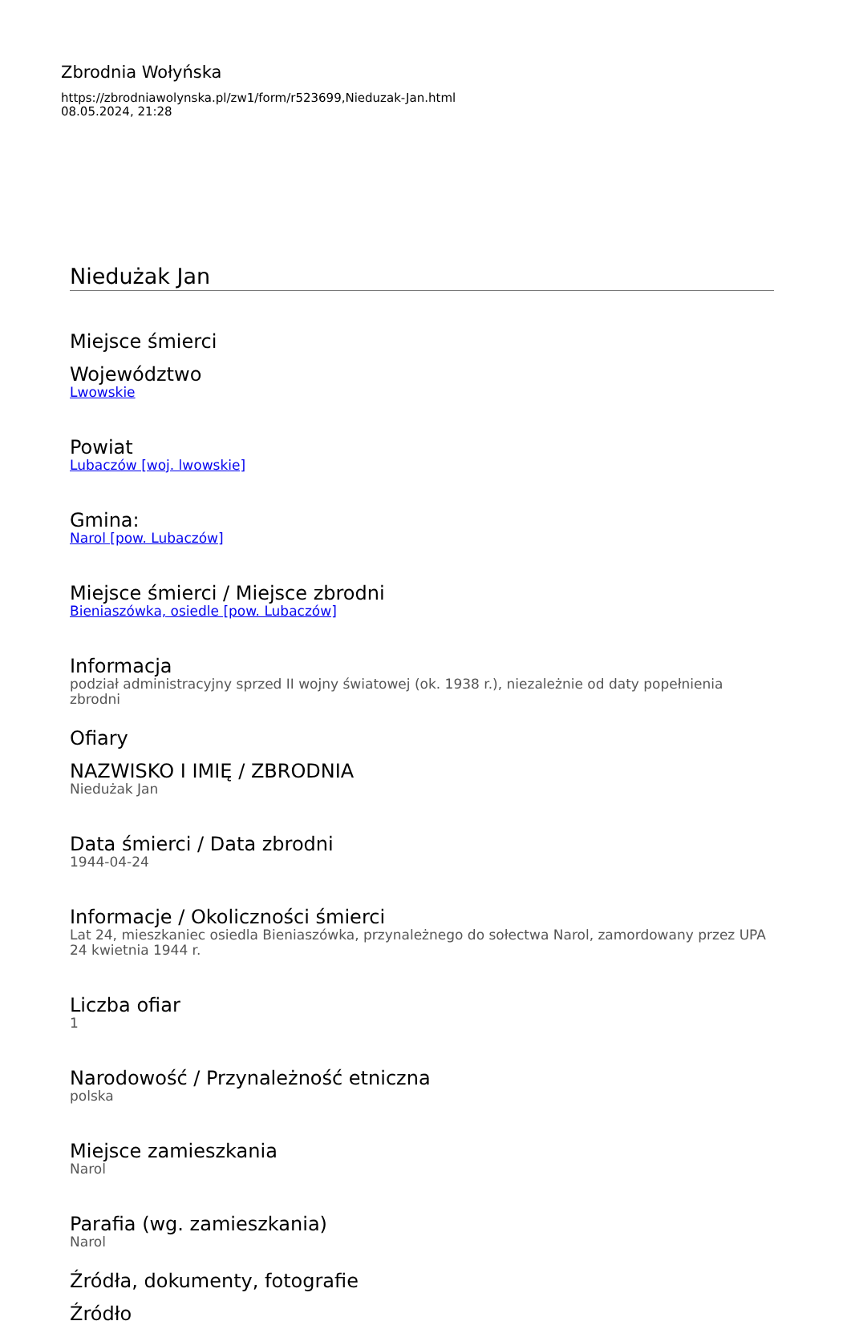Zbrodnia Wołyńska
https://zbrodniawolynska.pl/zw1/form/r523699,Nieduzak-Jan.html
08.05.2024, 21:28
Niedużak Jan
Miejsce śmierci
Województwo
Lwowskie
Powiat
Lubaczów [woj. lwowskie]
Gmina:
Narol [pow. Lubaczów]
Miejsce śmierci / Miejsce zbrodni
Bieniaszówka, osiedle [pow. Lubaczów]
Informacja
podział administracyjny sprzed II wojny światowej (ok. 1938 r.), niezależnie od daty popełnienia zbrodni
Ofiary
NAZWISKO I IMIĘ / ZBRODNIA
Niedużak Jan
Data śmierci / Data zbrodni
1944-04-24
Informacje / Okoliczności śmierci
Lat 24, mieszkaniec osiedla Bieniaszówka, przynależnego do sołectwa Narol, zamordowany przez UPA 24 kwietnia 1944 r.
Liczba ofiar
1
Narodowość / Przynależność etniczna
polska
Miejsce zamieszkania
Narol
Parafia (wg. zamieszkania)
Narol
Źródła, dokumenty, fotografie
Źródło